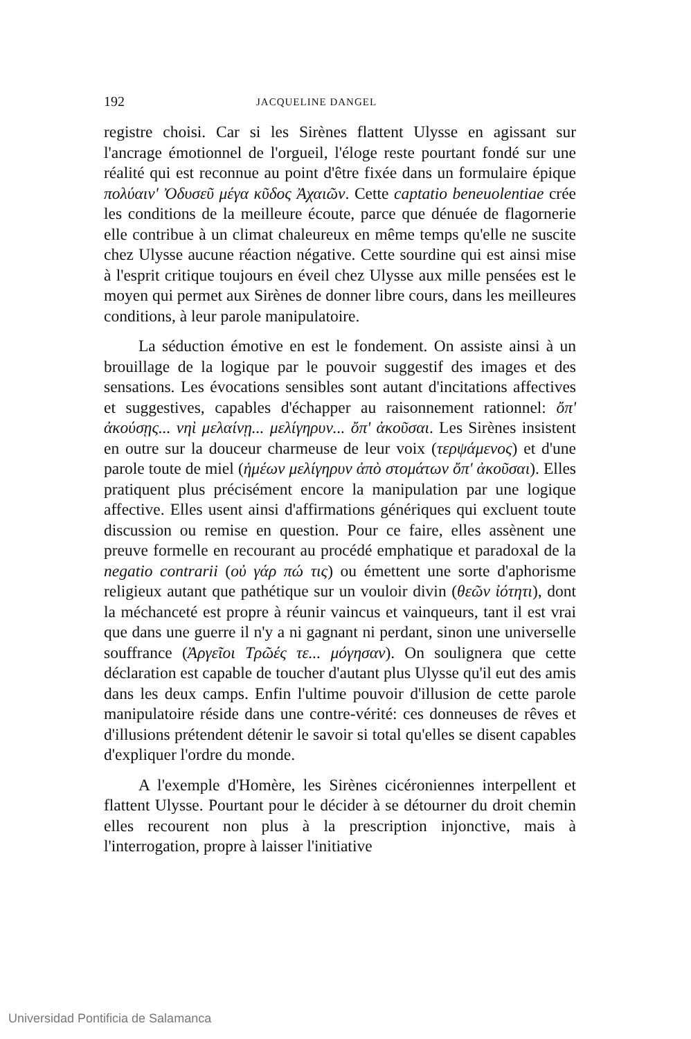192 JACQUELINE DANGEL
registre choisi. Car si les Sirènes flattent Ulysse en agissant sur l'ancrage émotionnel de l'orgueil, l'éloge reste pourtant fondé sur une réalité qui est reconnue au point d'être fixée dans un formulaire épique πολύαιν' Ὀδυσεῦ μέγα κῦδος Ἀχαιῶν. Cette captatio beneuolentiae crée les conditions de la meilleure écoute, parce que dénuée de flagornerie elle contribue à un climat chaleureux en même temps qu'elle ne suscite chez Ulysse aucune réaction négative. Cette sourdine qui est ainsi mise à l'esprit critique toujours en éveil chez Ulysse aux mille pensées est le moyen qui permet aux Sirènes de donner libre cours, dans les meilleures conditions, à leur parole manipulatoire.
La séduction émotive en est le fondement. On assiste ainsi à un brouillage de la logique par le pouvoir suggestif des images et des sensations. Les évocations sensibles sont autant d'incitations affectives et suggestives, capables d'échapper au raisonnement rationnel: ὄπ' ἀκούσῃς... νηὶ μελαίνῃ... μελίγηρυν... ὄπ' ἀκοῦσαι. Les Sirènes insistent en outre sur la douceur charmeuse de leur voix (τερψάμενος) et d'une parole toute de miel (ἡμέων μελίγηρυν ἀπὸ στομάτων ὄπ' ἀκοῦσαι). Elles pratiquent plus précisément encore la manipulation par une logique affective. Elles usent ainsi d'affirmations génériques qui excluent toute discussion ou remise en question. Pour ce faire, elles assènent une preuve formelle en recourant au procédé emphatique et paradoxal de la negatio contrarii (οὐ γάρ πώ τις) ou émettent une sorte d'aphorisme religieux autant que pathétique sur un vouloir divin (θεῶν ἰότητι), dont la méchanceté est propre à réunir vaincus et vainqueurs, tant il est vrai que dans une guerre il n'y a ni gagnant ni perdant, sinon une universelle souffrance (Ἀργεῖοι Τρῶές τε... μόγησαν). On soulignera que cette déclaration est capable de toucher d'autant plus Ulysse qu'il eut des amis dans les deux camps. Enfin l'ultime pouvoir d'illusion de cette parole manipulatoire réside dans une contre-vérité: ces donneuses de rêves et d'illusions prétendent détenir le savoir si total qu'elles se disent capables d'expliquer l'ordre du monde.
A l'exemple d'Homère, les Sirènes cicéroniennes interpellent et flattent Ulysse. Pourtant pour le décider à se détourner du droit chemin elles recourent non plus à la prescription injonctive, mais à l'interrogation, propre à laisser l'initiative
Universidad Pontificia de Salamanca